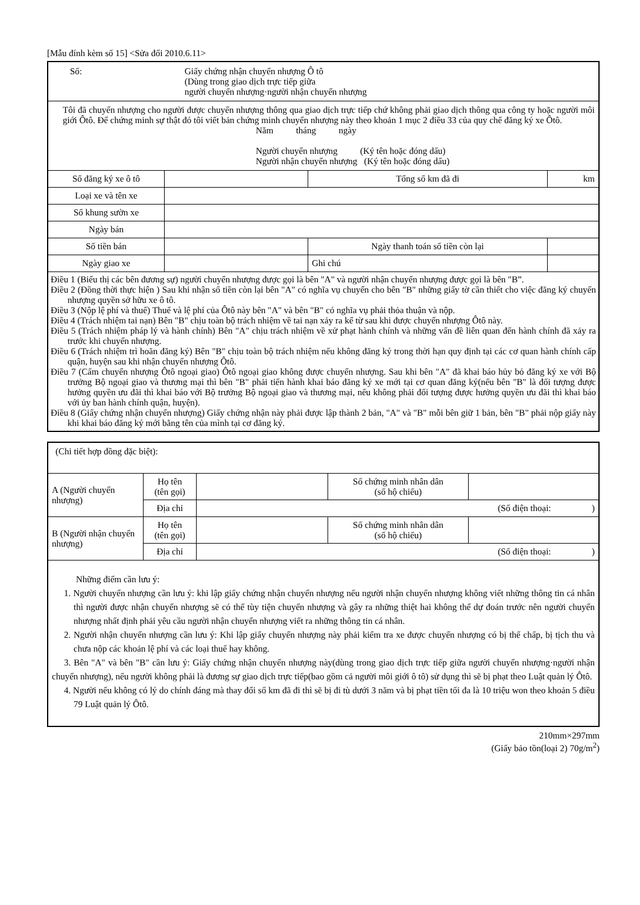[Mẫu đính kèm số 15] <Sửa đổi 2010.6.11>
| Số: Giấy chứng nhận chuyển nhượng Ô tô (Dùng trong giao dịch trực tiếp giữa người chuyển nhượng·người nhận chuyển nhượng | | | |
| Tôi đã chuyển nhượng cho người được chuyển nhượng thông qua giao dịch trực tiếp chứ không phải giao dịch thông qua công ty hoặc người môi giới Ôtô. Để chứng minh sự thật đó tôi viết bản chứng minh chuyển nhượng này theo khoản 1 mục 2 điều 33 của quy chế đăng ký xe Ôtô. Năm tháng ngày Người chuyển nhượng (Ký tên hoặc đóng dấu) Người nhận chuyển nhượng (Ký tên hoặc đóng dấu) | | | |
| Số đăng ký xe ô tô | | Tổng số km đã đi | km |
| Loại xe và tên xe | | | |
| Số khung sườn xe | | | |
| Ngày bán | | | |
| Số tiền bán | | Ngày thanh toán số tiền còn lại | |
| Ngày giao xe | | Ghi chú | |
| Điều 1 (Biểu thị các bên đương sự) người chuyển nhượng được gọi là bên "A" và người nhận chuyển nhượng được gọi là bên "B”. Điều 2 (Đồng thời thực hiện ) Sau khi nhận số tiền còn lại bên "A" có nghĩa vụ chuyển cho bên "B" những giấy tờ cần thiết cho việc đăng ký chuyển nhượng quyền sở hữu xe ô tô. Điều 3 (Nộp lệ phí và thuế) Thuế và lệ phí của Ôtô này bên "A" và bên "B" có nghĩa vụ phải thỏa thuận và nộp. Điều 4 (Trách nhiệm tai nạn) Bên "B" chịu toàn bộ trách nhiệm về tai nạn xảy ra kể từ sau khi được chuyển nhượng Ôtô này. Điều 5 (Trách nhiệm pháp lý và hành chính) Bên "A" chịu trách nhiệm về xử phạt hành chính và những vấn đề liên quan đến hành chính đã xảy ra trước khi chuyển nhượng. Điều 6 (Trách nhiệm trì hoãn đăng ký) Bên "B" chịu toàn bộ trách nhiệm nếu không đăng ký trong thời hạn quy định tại các cơ quan hành chính cấp quận, huyện sau khi nhận chuyển nhượng Ôtô. Điều 7 (Cấm chuyển nhượng Ôtô ngoại giao) Ôtô ngoại giao không được chuyển nhượng. Sau khi bên "A" đã khai báo hủy bỏ đăng ký xe với Bộ trưởng Bộ ngoại giao và thương mại thì bên "B" phải tiến hành khai báo đăng ký xe mới tại cơ quan đăng ký(nếu bên "B" là đối tượng được hưởng quyền ưu đãi thì khai báo với Bộ trưởng Bộ ngoại giao và thương mại, nếu không phải đối tượng được hưởng quyền ưu đãi thì khai báo với ủy ban hành chính quận, huyện). Điều 8 (Giấy chứng nhận chuyển nhượng) Giấy chứng nhận này phải được lập thành 2 bản, "A" và "B" mỗi bên giữ 1 bản, bên "B" phải nộp giấy này khi khai báo đăng ký mới bằng tên của mình tại cơ đăng ký. | | | |
| (Chi tiết hợp đồng đặc biệt): | | | | |
| A (Người chuyển nhượng) | Họ tên (tên gọi) | | Số chứng minh nhân dân (số hộ chiếu) | |
| | Địa chỉ | (Số điện thoại: ) | | |
| B (Người nhận chuyển nhượng) | Họ tên (tên gọi) | | Số chứng minh nhân dân (số hộ chiếu) | |
| | Địa chỉ | (Số điện thoại: ) | | |
| Những điểm cần lưu ý: 1. Người chuyển nhượng cần lưu ý: khi lập giấy chứng nhận chuyển nhượng nếu người nhận chuyển nhượng không viết những thông tin cá nhân thì người được nhận chuyển nhượng sẽ có thể tùy tiện chuyển nhượng và gây ra những thiệt hai không thể dự đoán trước nên người chuyển nhượng nhất định phải yêu cầu người nhận chuyển nhượng viết ra những thông tin cá nhân. 2. Người nhận chuyển nhượng cần lưu ý: Khi lập giấy chuyển nhượng này phải kiểm tra xe được chuyển nhượng có bị thế chấp, bị tịch thu và chưa nộp các khoản lệ phí và các loại thuế hay không. 3. Bên "A" và bên "B" cần lưu ý: Giấy chứng nhận chuyển nhượng này(dùng trong giao dịch trực tiếp giữa người chuyển nhượng·người nhận chuyển nhượng), nếu người không phải là đương sự giao dịch trực tiếp(bao gồm cả người môi giới ô tô) sử dụng thì sẽ bị phạt theo Luật quản lý Ôtô. 4. Người nếu không có lý do chính đáng mà thay đổi số km đã đi thì sẽ bị đi tù dưới 3 năm và bị phạt tiền tối đa là 10 triệu won theo khoản 5 điều 79 Luật quản lý Ôtô. | | | | |
210mm×297mm
(Giấy bảo tồn(loại 2) 70g/m<sup>2</sup>)